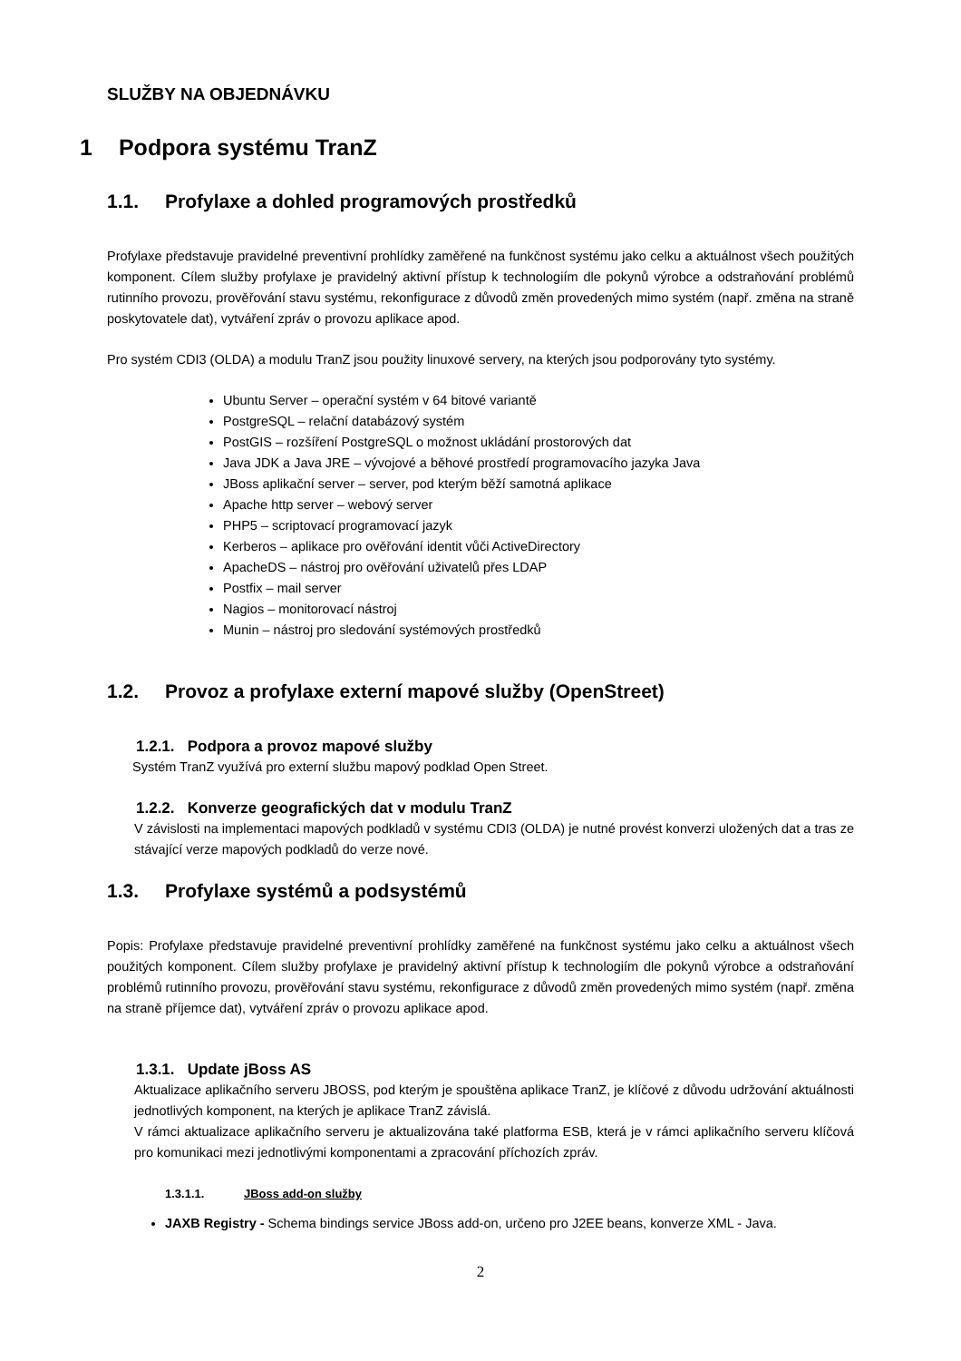SLUŽBY NA OBJEDNÁVKU
1 Podpora systému TranZ
1.1. Profylaxe a dohled programových prostředků
Profylaxe představuje pravidelné preventivní prohlídky zaměřené na funkčnost systému jako celku a aktuálnost všech použitých komponent. Cílem služby profylaxe je pravidelný aktivní přístup k technologiím dle pokynů výrobce a odstraňování problémů rutinního provozu, prověřování stavu systému, rekonfigurace z důvodů změn provedených mimo systém (např. změna na straně poskytovatele dat), vytváření zpráv o provozu aplikace apod.
Pro systém CDI3 (OLDA) a modulu TranZ jsou použity linuxové servery, na kterých jsou podporovány tyto systémy.
Ubuntu Server – operační systém v 64 bitové variantě
PostgreSQL – relační databázový systém
PostGIS – rozšíření PostgreSQL o možnost ukládání prostorových dat
Java JDK a Java JRE – vývojové a běhové prostředí programovacího jazyka Java
JBoss aplikační server – server, pod kterým běží samotná aplikace
Apache http server – webový server
PHP5 – scriptovací programovací jazyk
Kerberos – aplikace pro ověřování identit vůči ActiveDirectory
ApacheDS – nástroj pro ověřování uživatelů přes LDAP
Postfix – mail server
Nagios – monitorovací nástroj
Munin – nástroj pro sledování systémových prostředků
1.2. Provoz a profylaxe externí mapové služby (OpenStreet)
1.2.1. Podpora a provoz mapové služby
Systém TranZ využívá pro externí službu mapový podklad Open Street.
1.2.2. Konverze geografických dat v modulu TranZ
V závislosti na implementaci mapových podkladů v systému CDI3 (OLDA) je nutné provést konverzi uložených dat a tras ze stávající verze mapových podkladů do verze nové.
1.3. Profylaxe systémů a podsystémů
Popis: Profylaxe představuje pravidelné preventivní prohlídky zaměřené na funkčnost systému jako celku a aktuálnost všech použitých komponent. Cílem služby profylaxe je pravidelný aktivní přístup k technologiím dle pokynů výrobce a odstraňování problémů rutinního provozu, prověřování stavu systému, rekonfigurace z důvodů změn provedených mimo systém (např. změna na straně příjemce dat), vytváření zpráv o provozu aplikace apod.
1.3.1. Update jBoss AS
Aktualizace aplikačního serveru JBOSS, pod kterým je spouštěna aplikace TranZ, je klíčové z důvodu udržování aktuálnosti jednotlivých komponent, na kterých je aplikace TranZ závislá.
V rámci aktualizace aplikačního serveru je aktualizována také platforma ESB, která je v rámci aplikačního serveru klíčová pro komunikaci mezi jednotlivými komponentami a zpracování příchozích zpráv.
1.3.1.1. JBoss add-on služby
JAXB Registry - Schema bindings service JBoss add-on, určeno pro J2EE beans, konverze XML - Java.
2